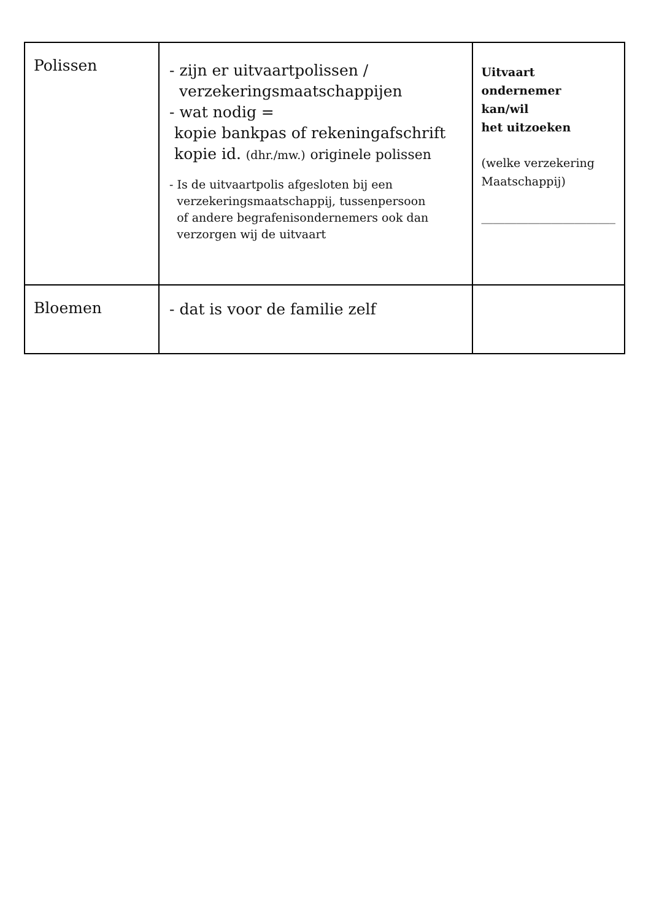| Polissen | - zijn er uitvaartpolissen / verzekeringsmaatschappijen - wat nodig = kopie bankpas of rekeningafschrift kopie id. (dhr./mw.) originele polissen - Is de uitvaartpolis afgesloten bij een verzekeringsmaatschappij, tussenpersoon of andere begrafenisondernemers ook dan verzorgen wij de uitvaart | Uitvaart ondernemer kan/wil het uitzoeken (welke verzekering Maatschappij) _______________________ |
| Bloemen | - dat is voor de familie zelf | |